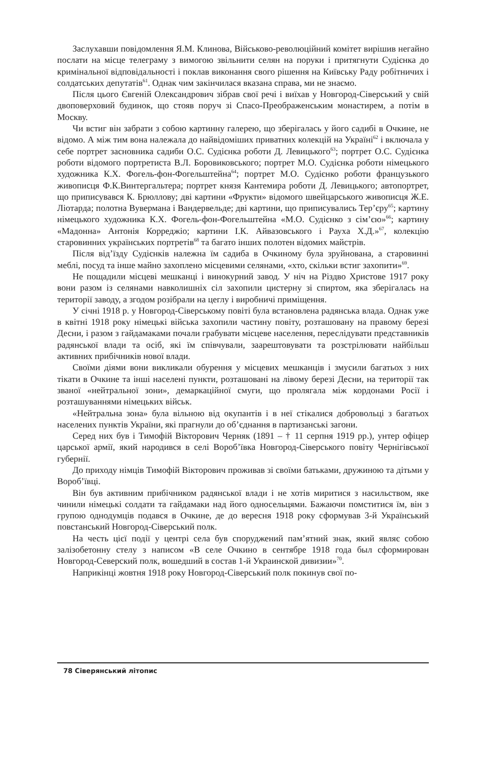Заслухавши повідомлення Я.М. Клинова, Військово-революційний комітет вирішив негайно послати на місце телеграму з вимогою звільнити селян на поруки і притягнути Судієнка до кримінальної відповідальності і поклав виконання свого рішення на Київську Раду робітничих і солдатських депутатів<sup>61</sup>. Однак чим закінчилася вказана справа, ми не знаємо.
Після цього Євгеній Олександрович зібрав свої речі і виїхав у Новгород-Сіверський у свій двоповерховий будинок, що стояв поруч зі Спасо-Преображенським монастирем, а потім в Москву.
Чи встиг він забрати з собою картинну галерею, що зберігалась у його садибі в Очкине, не відомо. А між тим вона належала до найвідоміших приватних колекцій на Україні<sup>62</sup> і включала у себе портрет засновника садиби О.С. Судієнка роботи Д. Левицького<sup>63</sup>; портрет О.С. Судієнка роботи відомого портретиста В.Л. Боровиковського; портрет М.О. Судієнка роботи німецького художника К.Х. Фогель-фон-Фогельштейна<sup>64</sup>; портрет М.О. Судієнко роботи французького живописця Ф.К.Винтергальтера; портрет князя Кантемира роботи Д. Левицького; автопортрет, що приписувався К. Брюллову; дві картини «Фрукти» відомого швейцарського живописця Ж.Е. Ліотарда; полотна Вувермана і Вандервельде; дві картини, що приписувались Тер’єру<sup>65</sup>; картину німецького художника К.Х. Фогель-фон-Фогельштейна «М.О. Судієнко з сім’єю»<sup>66</sup>; картину «Мадонна» Антонія Корреджіо; картини І.К. Айвазовського і Рауха Х.Д.»<sup>67</sup>, колекцію старовинних українських портретів<sup>68</sup> та багато інших полотен відомих майстрів.
Після від’їзду Судієнків належна їм садиба в Очкиному була зруйнована, а старовинні меблі, посуд та інше майно захоплено місцевими селянами, «хто, скільки встиг захопити»<sup>69</sup>.
Не пощадили місцеві мешканці і винокурний завод. У ніч на Різдво Христове 1917 року вони разом із селянами навколишніх сіл захопили цистерну зі спиртом, яка зберігалась на території заводу, а згодом розібрали на цеглу і виробничі приміщення.
У січні 1918 р. у Новгород-Сіверському повіті була встановлена радянська влада. Однак уже в квітні 1918 року німецькі війська захопили частину повіту, розташовану на правому березі Десни, і разом з гайдамаками почали грабувати місцеве населення, переслідувати представників радянської влади та осіб, які їм співчували, заарештовувати та розстрілювати найбільш активних прибічників нової влади.
Своїми діями вони викликали обурення у місцевих мешканців і змусили багатьох з них тікати в Очкине та інші населені пункти, розташовані на лівому березі Десни, на території так званої «нейтральної зони», демаркаційної смуги, що пролягала між кордонами Росії і розташуваннями німецьких військ.
«Нейтральна зона» була вільною від окупантів і в неї стікалися добровольці з багатьох населених пунктів України, які прагнули до об’єднання в партизанські загони.
Серед них був і Тимофій Вікторович Черняк (1891 – † 11 серпня 1919 рр.), унтер офіцер царської армії, який народився в селі Вороб’ївка Новгород-Сіверського повіту Чернігівської губернії.
До приходу німців Тимофій Вікторович проживав зі своїми батьками, дружиною та дітьми у Вороб’ївці.
Він був активним прибічником радянської влади і не хотів миритися з насильством, яке чинили німецькі солдати та гайдамаки над його односельцями. Бажаючи помститися їм, він з групою однодумців подався в Очкине, де до вересня 1918 року сформував 3-й Український повстанський Новгород-Сіверський полк.
На честь цієї події у центрі села був споруджений пам’ятний знак, який являє собою залізобетонну стелу з написом «В селе Очкино в сентябре 1918 года был сформирован Новгород-Северский полк, вошедший в состав 1-й Украинской дивизии»<sup>70</sup>.
Наприкінці жовтня 1918 року Новгород-Сіверський полк покинув свої по-
78 Сіверянський літопис